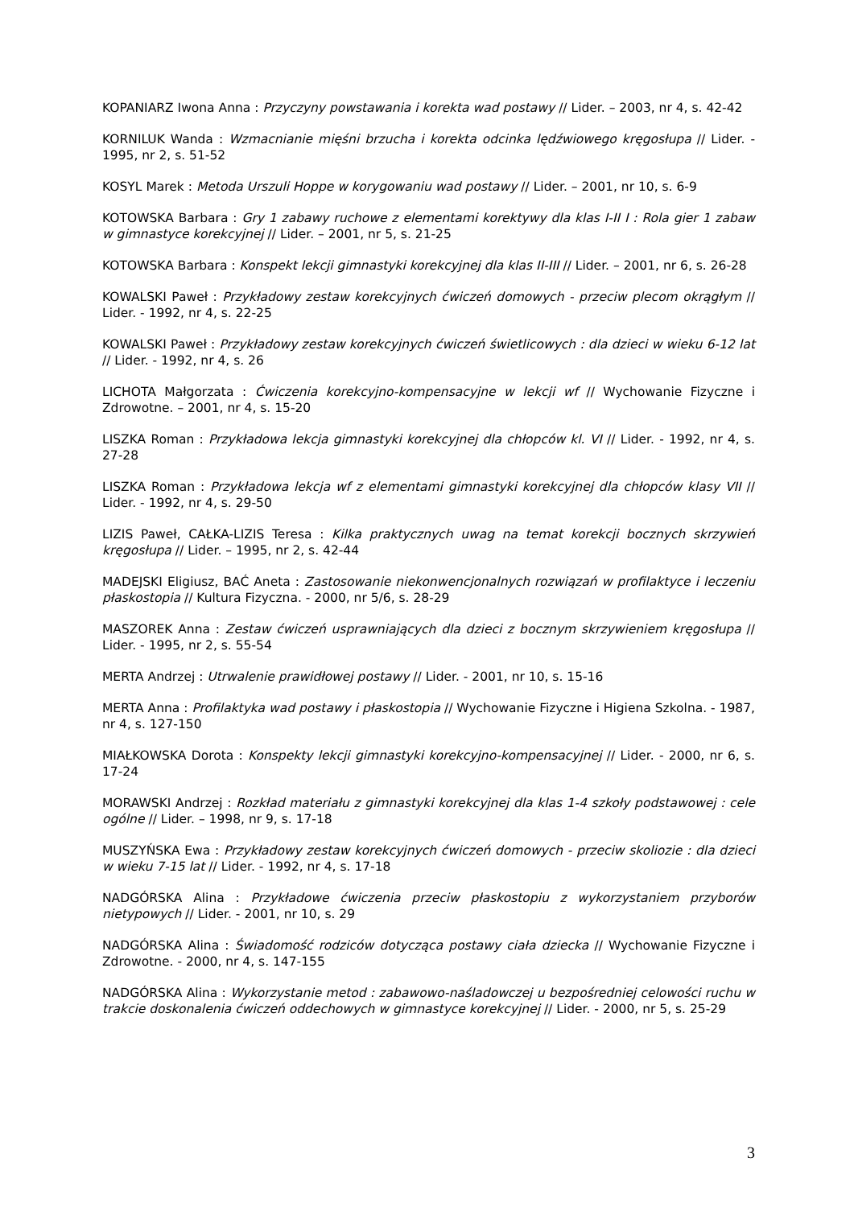KOPANIARZ Iwona Anna : Przyczyny powstawania i korekta wad postawy // Lider. – 2003, nr 4, s. 42-42
KORNILUK Wanda : Wzmacnianie mięśni brzucha i korekta odcinka lędźwiowego kręgosłupa // Lider. - 1995, nr 2, s. 51-52
KOSYL Marek : Metoda Urszuli Hoppe w korygowaniu wad postawy // Lider. – 2001, nr 10, s. 6-9
KOTOWSKA Barbara : Gry 1 zabawy ruchowe z elementami korektywy dla klas I-II I : Rola gier 1 zabaw w gimnastyce korekcyjnej // Lider. – 2001, nr 5, s. 21-25
KOTOWSKA Barbara : Konspekt lekcji gimnastyki korekcyjnej dla klas II-III // Lider. – 2001, nr 6, s. 26-28
KOWALSKI Paweł : Przykładowy zestaw korekcyjnych ćwiczeń domowych - przeciw plecom okrągłym // Lider. - 1992, nr 4, s. 22-25
KOWALSKI Paweł : Przykładowy zestaw korekcyjnych ćwiczeń świetlicowych : dla dzieci w wieku 6-12 lat // Lider. - 1992, nr 4, s. 26
LICHOTA Małgorzata : Ćwiczenia korekcyjno-kompensacyjne w lekcji wf // Wychowanie Fizyczne i Zdrowotne. – 2001, nr 4, s. 15-20
LISZKA Roman : Przykładowa lekcja gimnastyki korekcyjnej dla chłopców kl. VI // Lider. - 1992, nr 4, s. 27-28
LISZKA Roman : Przykładowa lekcja wf z elementami gimnastyki korekcyjnej dla chłopców klasy VII // Lider. - 1992, nr 4, s. 29-50
LIZIS Paweł, CAŁKA-LIZIS Teresa : Kilka praktycznych uwag na temat korekcji bocznych skrzywień kręgosłupa // Lider. – 1995, nr 2, s. 42-44
MADEJSKI Eligiusz, BAĆ Aneta : Zastosowanie niekonwencjonalnych rozwiązań w profilaktyce i leczeniu płaskostopia // Kultura Fizyczna. - 2000, nr 5/6, s. 28-29
MASZOREK Anna : Zestaw ćwiczeń usprawniających dla dzieci z bocznym skrzywieniem kręgosłupa // Lider. - 1995, nr 2, s. 55-54
MERTA Andrzej : Utrwalenie prawidłowej postawy // Lider. - 2001, nr 10, s. 15-16
MERTA Anna : Profilaktyka wad postawy i płaskostopia // Wychowanie Fizyczne i Higiena Szkolna. - 1987, nr 4, s. 127-150
MIAŁKOWSKA Dorota : Konspekty lekcji gimnastyki korekcyjno-kompensacyjnej // Lider. - 2000, nr 6, s. 17-24
MORAWSKI Andrzej : Rozkład materiału z gimnastyki korekcyjnej dla klas 1-4 szkoły podstawowej : cele ogólne // Lider. – 1998, nr 9, s. 17-18
MUSZYŃSKA Ewa : Przykładowy zestaw korekcyjnych ćwiczeń domowych - przeciw skoliozie : dla dzieci w wieku 7-15 lat // Lider. - 1992, nr 4, s. 17-18
NADGÓRSKA Alina : Przykładowe ćwiczenia przeciw płaskostopiu z wykorzystaniem przyborów nietypowych // Lider. - 2001, nr 10, s. 29
NADGÓRSKA Alina : Świadomość rodziców dotycząca postawy ciała dziecka // Wychowanie Fizyczne i Zdrowotne. - 2000, nr 4, s. 147-155
NADGÓRSKA Alina : Wykorzystanie metod : zabawowo-naśladowczej u bezpośredniej celowości ruchu w trakcie doskonalenia ćwiczeń oddechowych w gimnastyce korekcyjnej // Lider. - 2000, nr 5, s. 25-29
3